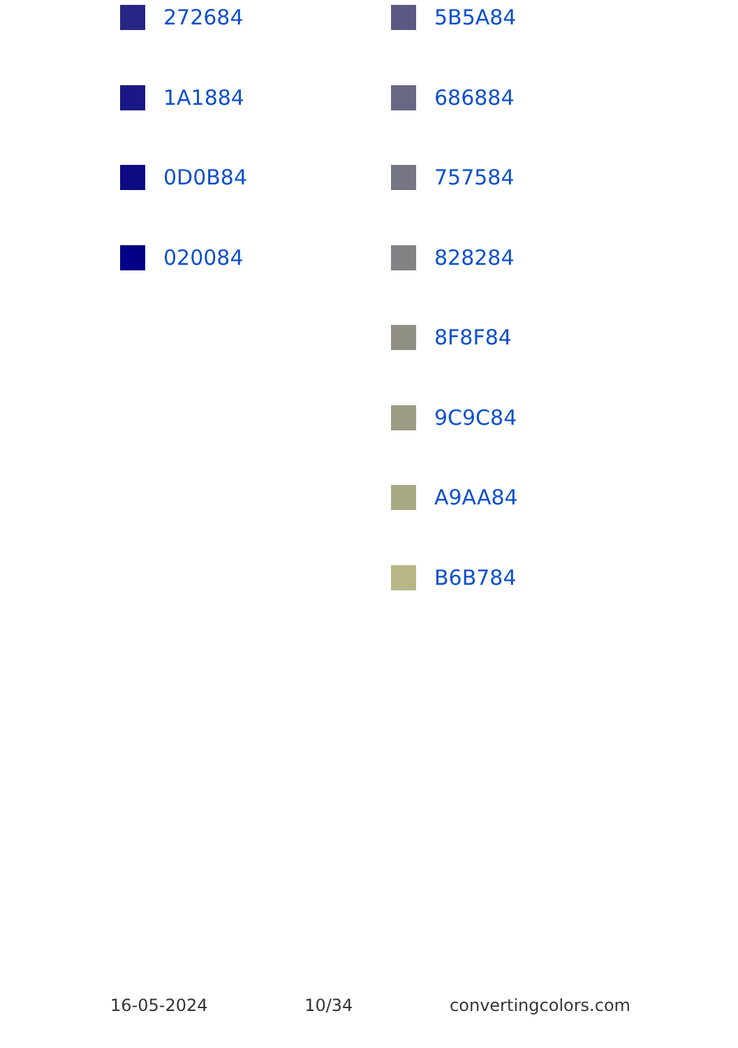272684
1A1884
0D0B84
020084
5B5A84
686884
757584
828284
8F8F84
9C9C84
A9AA84
B6B784
16-05-2024 10/34 convertingcolors.com